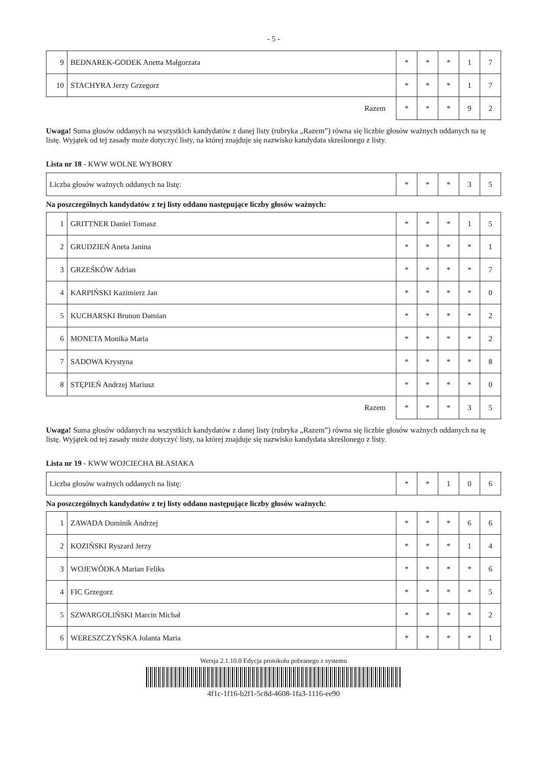- 5 -
| 9 | BEDNAREK-GODEK Anetta Małgorzata | * | * | * | 1 | 7 |
| 10 | STACHYRA Jerzy Grzegorz | * | * | * | 1 | 7 |
| Razem | | * | * | * | 9 | 2 |
Uwaga! Suma głosów oddanych na wszystkich kandydatów z danej listy (rubryka „Razem”) równa się liczbie głosów ważnych oddanych na tę listę. Wyjątek od tej zasady może dotyczyć listy, na której znajduje się nazwisko kandydata skreślonego z listy.
Lista nr 18 - KWW WOLNE WYBORY
| Liczba głosów ważnych oddanych na listę: | * | * | * | 3 | 5 |
Na poszczególnych kandydatów z tej listy oddano następujące liczby głosów ważnych:
| 1 | GRITTNER Daniel Tomasz | * | * | * | 1 | 5 |
| 2 | GRUDZIEŃ Aneta Janina | * | * | * | * | 1 |
| 3 | GRZEŚKÓW Adrian | * | * | * | * | 7 |
| 4 | KARPIŃSKI Kazimierz Jan | * | * | * | * | 0 |
| 5 | KUCHARSKI Brunon Damian | * | * | * | * | 2 |
| 6 | MONETA Monika Maria | * | * | * | * | 2 |
| 7 | SADOWA Krystyna | * | * | * | * | 8 |
| 8 | STĘPIEŃ Andrzej Mariusz | * | * | * | * | 0 |
| Razem | | * | * | * | 3 | 5 |
Uwaga! Suma głosów oddanych na wszystkich kandydatów z danej listy (rubryka „Razem”) równa się liczbie głosów ważnych oddanych na tę listę. Wyjątek od tej zasady może dotyczyć listy, na której znajduje się nazwisko kandydata skreślonego z listy.
Lista nr 19 - KWW WOJCIECHA BŁASIAKA
| Liczba głosów ważnych oddanych na listę: | * | * | 1 | 0 | 6 |
Na poszczególnych kandydatów z tej listy oddano następujące liczby głosów ważnych:
| 1 | ZAWADA Dominik Andrzej | * | * | * | 6 | 6 |
| 2 | KOZIŃSKI Ryszard Jerzy | * | * | * | 1 | 4 |
| 3 | WOJEWÓDKA Marian Feliks | * | * | * | * | 6 |
| 4 | FIC Grzegorz | * | * | * | * | 5 |
| 5 | SZWARGOLIŃSKI Marcin Michał | * | * | * | * | 2 |
| 6 | WERESZCZYŃSKA Jolanta Maria | * | * | * | * | 1 |
Wersja 2.1.10.0 Edycja protokołu pobranego z systemu
4f1c-1f16-b2f1-5c8d-4608-1fa3-1116-ee90